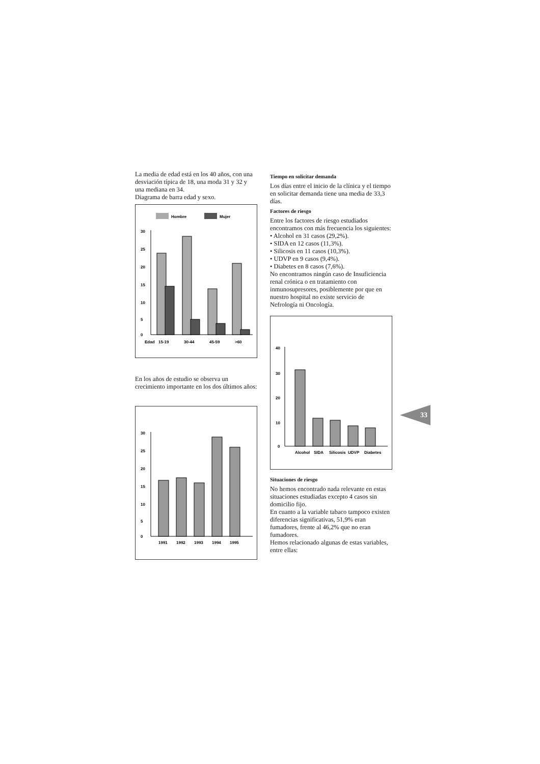La media de edad está en los 40 años, con una desviación típica de 18, una moda 31 y 32 y una mediana en 34.
Diagrama de barra edad y sexo.
Hombre
Mujer
30
25
20
15
10
5
0
Edad
15-19
30-44
45-59
>60
En los años de estudio se observa un crecimiento importante en los dos últimos años:
30
25
20
15
10
5
0
1991
1992
1993
1994
1995
Tiempo en solicitar demanda
Los días entre el inicio de la clínica y el tiempo en solicitar demanda tiene una media de 33,3 días.
Factores de riesgo
Entre los factores de riesgo estudiados encontramos con más frecuencia los siguientes:
• Alcohol en 31 casos (29,2%).
• SIDA en 12 casos (11,3%).
• Silicosis en 11 casos (10,3%).
• UDVP en 9 casos (9,4%).
• Diabetes en 8 casos (7,6%).
No encontramos ningún caso de Insuficiencia renal crónica o en tratamiento con inmunosupresores, posiblemente por que en nuestro hospital no existe servicio de Nefrología ni Oncología.
40
30
20
10
0
Alcohol
SIDA
Silicosis
UDVP
Diabetes
Situaciones de riesgo
No hemos encontrado nada relevante en estas situaciones estudiadas excepto 4 casos sin domicilio fijo.
En cuanto a la variable tabaco tampoco existen diferencias significativas, 51,9% eran fumadores, frente al 46,2% que no eran fumadores.
Hemos relacionado algunas de estas variables, entre ellas:
33